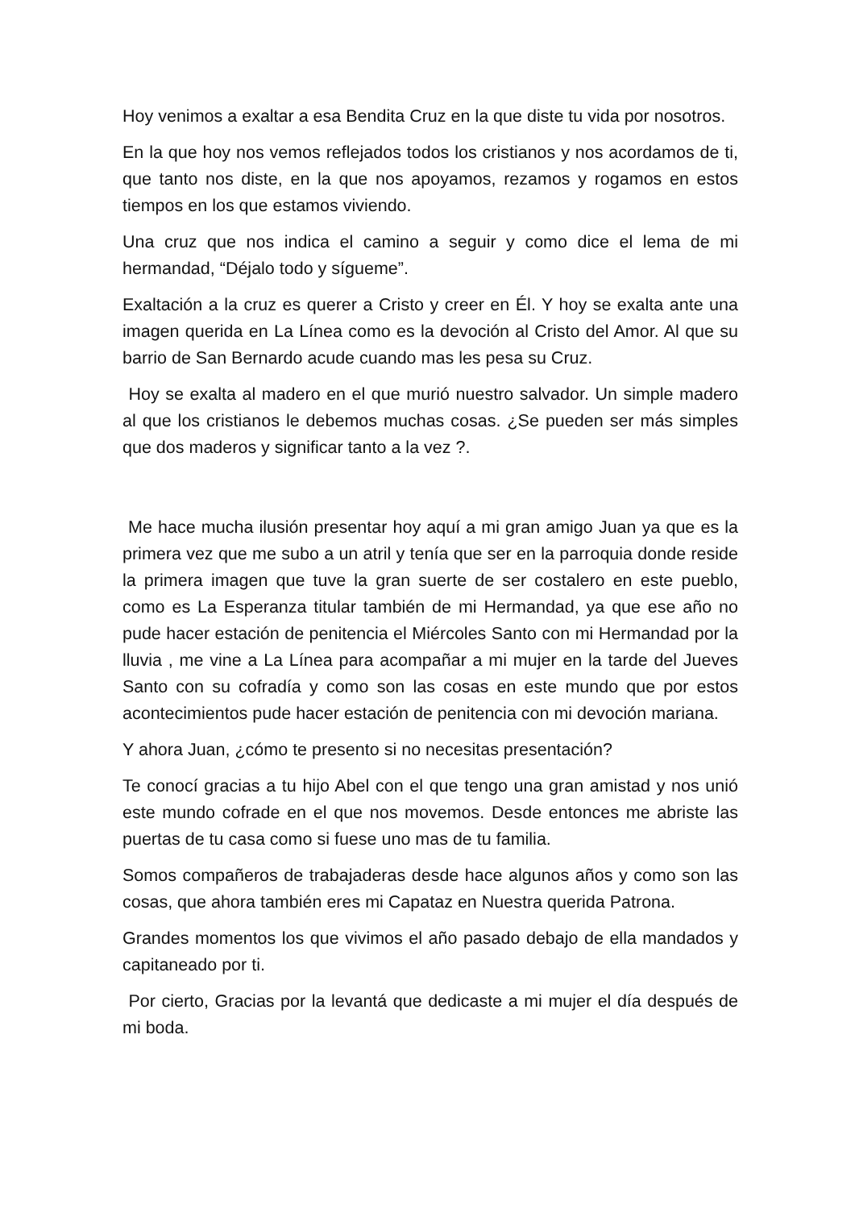Hoy venimos a exaltar a esa Bendita Cruz en la que diste tu vida por nosotros.
En la que hoy nos vemos reflejados todos los cristianos y nos acordamos de ti, que tanto nos diste, en la que nos apoyamos, rezamos y rogamos en estos tiempos en los que estamos viviendo.
Una cruz que nos indica el camino a seguir y como dice el lema de mi hermandad, “Déjalo todo y sígueme”.
Exaltación a la cruz es querer a Cristo y creer en Él. Y hoy se exalta ante una imagen querida en La Línea como es la devoción al Cristo del Amor. Al que su barrio de San Bernardo acude cuando mas les pesa su Cruz.
Hoy se exalta al madero en el que murió nuestro salvador. Un simple madero al que los cristianos le debemos muchas cosas. ¿Se pueden ser más simples que dos maderos y significar tanto a la vez ?.
Me hace mucha ilusión presentar hoy aquí a mi gran amigo Juan ya que es la primera vez que me subo a un atril y tenía que ser en la parroquia donde reside la primera imagen que tuve la gran suerte de ser costalero en este pueblo, como es La Esperanza titular también de mi Hermandad, ya que ese año no pude hacer estación de penitencia el Miércoles Santo con mi Hermandad por la lluvia , me vine a La Línea para acompañar a mi mujer en la tarde del Jueves Santo con su cofradía y como son las cosas en este mundo que por estos acontecimientos pude hacer estación de penitencia con mi devoción mariana.
Y ahora Juan, ¿cómo te presento si no necesitas presentación?
Te conocí gracias a tu hijo Abel con el que tengo una gran amistad y nos unió este mundo cofrade en el que nos movemos. Desde entonces me abriste las puertas de tu casa como si fuese uno mas de tu familia.
Somos compañeros de trabajaderas desde hace algunos años y como son las cosas, que ahora también eres mi Capataz en Nuestra querida Patrona.
Grandes momentos los que vivimos el año pasado debajo de ella mandados y capitaneado por ti.
Por cierto, Gracias por la levantá que dedicaste a mi mujer el día después de mi boda.